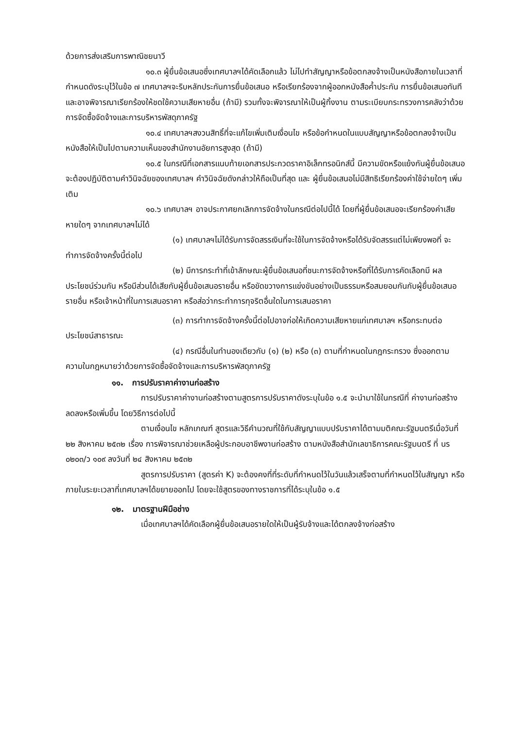ด้วยการส่งเสริมการพาณิชยนาวี
๑๐.๓ ผู้ยื่นข้อเสนอซึ่งเทศบาลฯได้คัดเลือกแล้ว ไม่ไปทำสัญญาหรือข้อตกลงจ้างเป็นหนังสือภายในเวลาที่กำหนดดังระบุไว้ในข้อ ๗ เทศบาลฯจะริบหลักประกันการยื่นข้อเสนอ หรือเรียกร้องจากผู้ออกหนังสือค้ำประกัน การยื่นข้อเสนอทันที และอาจพิจารณาเรียกร้องให้ชดใช้ความเสียหายอื่น (ถ้ามี) รวมทั้งจะพิจารณาให้เป็นผู้ทิ้งงาน ตามระเบียบกระทรวงการคลังว่าด้วยการจัดซื้อจัดจ้างและการบริหารพัสดุภาครัฐ
๑๐.๔ เทศบาลฯสงวนสิทธิ์ที่จะแก้ไขเพิ่มเติมเงื่อนไข หรือข้อกำหนดในแบบสัญญาหรือข้อตกลงจ้างเป็นหนังสือให้เป็นไปตามความเห็นของสำนักงานอัยการสูงสุด (ถ้ามี)
๑๐.๕ ในกรณีที่เอกสารแนบท้ายเอกสารประกวดราคาอิเล็กทรอนิกส์นี้ มีความขัดหรือแย้งกันผู้ยื่นข้อเสนอจะต้องปฏิบัติตามคำวินิจฉัยของเทศบาลฯ คำวินิจฉัยดังกล่าวให้ถือเป็นที่สุด และ ผู้ยื่นข้อเสนอไม่มีสิทธิเรียกร้องค่าใช้จ่ายใดๆ เพิ่มเติม
๑๐.๖ เทศบาลฯ อาจประกาศยกเลิกการจัดจ้างในกรณีต่อไปนี้ได้ โดยที่ผู้ยื่นข้อเสนอจะเรียกร้องค่าเสียหายใดๆ จากเทศบาลฯไม่ได้
(๑) เทศบาลฯไม่ได้รับการจัดสรรเงินที่จะใช้ในการจัดจ้างหรือได้รับจัดสรรแต่ไม่เพียงพอที่ จะทำการจัดจ้างครั้งนี้ต่อไป
(๒) มีการกระทำที่เข้าลักษณะผู้ยื่นข้อเสนอที่ชนะการจัดจ้างหรือที่ได้รับการคัดเลือกมี ผลประโยชน์ร่วมกัน หรือมีส่วนได้เสียกับผู้ยื่นข้อเสนอรายอื่น หรือขัดขวางการแข่งขันอย่างเป็นธรรมหรือสมยอมกันกับผู้ยื่นข้อเสนอรายอื่น หรือเจ้าหน้าที่ในการเสนอราคา หรือส่อว่ากระทำการทุจริตอื่นใดในการเสนอราคา
(๓) การทำการจัดจ้างครั้งนี้ต่อไปอาจก่อให้เกิดความเสียหายแก่เทศบาลฯ หรือกระทบต่อประโยชน์สาธารณะ
(๔) กรณีอื่นในทำนองเดียวกับ (๑) (๒) หรือ (๓) ตามที่กำหนดในกฎกระทรวง ซึ่งออกตามความในกฎหมายว่าด้วยการจัดซื้อจัดจ้างและการบริหารพัสดุภาครัฐ
๑๑. การปรับราคาค่างานก่อสร้าง
การปรับราคาค่างานก่อสร้างตามสูตรการปรับราคาดังระบุในข้อ ๑.๕ จะนำมาใช้ในกรณีที่ ค่างานก่อสร้างลดลงหรือเพิ่มขึ้น โดยวิธีการต่อไปนี้
ตามเงื่อนไข หลักเกณฑ์ สูตรและวิธีคำนวณที่ใช้กับสัญญาแบบปรับราคาได้ตามมติคณะรัฐมนตรีเมื่อวันที่ ๒๒ สิงหาคม ๒๕๓๒ เรื่อง การพิจารณาช่วยเหลือผู้ประกอบอาชีพงานก่อสร้าง ตามหนังสือสำนักเลขาธิการคณะรัฐมนตรี ที่ นร ๐๒๐๓/ว ๑๐๙ ลงวันที่ ๒๔ สิงหาคม ๒๕๓๒
สูตรการปรับราคา (สูตรค่า K) จะต้องคงที่ที่ระดับที่กำหนดไว้ในวันแล้วเสร็จตามที่กำหนดไว้ในสัญญา หรือภายในระยะเวลาที่เทศบาลฯได้ขยายออกไป โดยจะใช้สูตรของทางราชการที่ได้ระบุในข้อ ๑.๕
๑๒. มาตรฐานฝีมือช่าง
เมื่อเทศบาลฯได้คัดเลือกผู้ยื่นข้อเสนอรายใดให้เป็นผู้รับจ้างและได้ตกลงจ้างก่อสร้าง